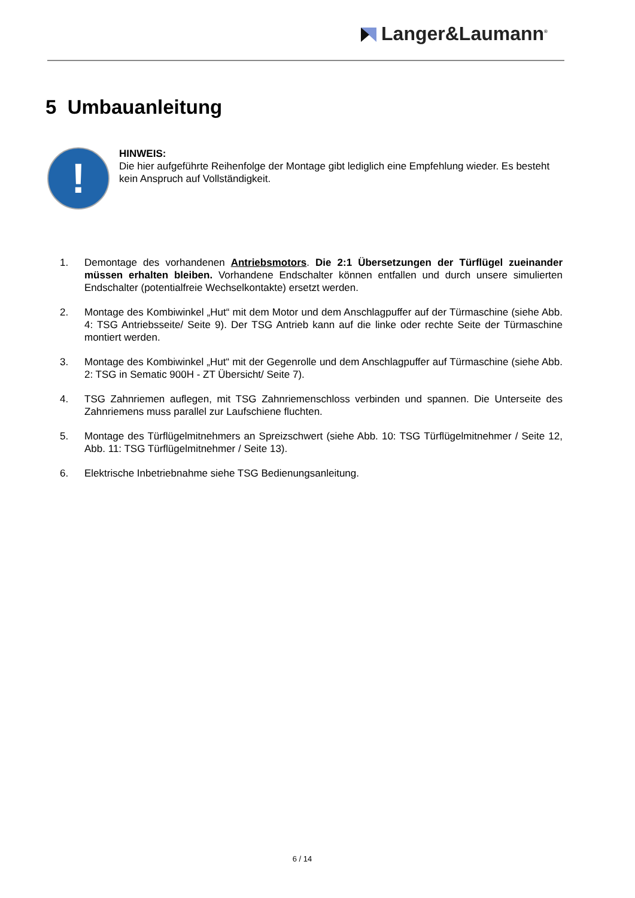Langer&Laumann<sup>®</sup>
5 Umbauanleitung
!
HINWEIS:
Die hier aufgeführte Reihenfolge der Montage gibt lediglich eine Empfehlung wieder. Es besteht kein Anspruch auf Vollständigkeit.
1. Demontage des vorhandenen Antriebsmotors. Die 2:1 Übersetzungen der Türflügel zueinander müssen erhalten bleiben. Vorhandene Endschalter können entfallen und durch unsere simulierten Endschalter (potentialfreie Wechselkontakte) ersetzt werden.
2. Montage des Kombiwinkel „Hut“ mit dem Motor und dem Anschlagpuffer auf der Türmaschine (siehe Abb. 4: TSG Antriebsseite/ Seite 9). Der TSG Antrieb kann auf die linke oder rechte Seite der Türmaschine montiert werden.
3. Montage des Kombiwinkel „Hut“ mit der Gegenrolle und dem Anschlagpuffer auf Türmaschine (siehe Abb. 2: TSG in Sematic 900H - ZT Übersicht/ Seite 7).
4. TSG Zahnriemen auflegen, mit TSG Zahnriemenschloss verbinden und spannen. Die Unterseite des Zahnriemens muss parallel zur Laufschiene fluchten.
5. Montage des Türflügelmitnehmers an Spreizschwert (siehe Abb. 10: TSG Türflügelmitnehmer / Seite 12, Abb. 11: TSG Türflügelmitnehmer / Seite 13).
6. Elektrische Inbetriebnahme siehe TSG Bedienungsanleitung.
6 / 14